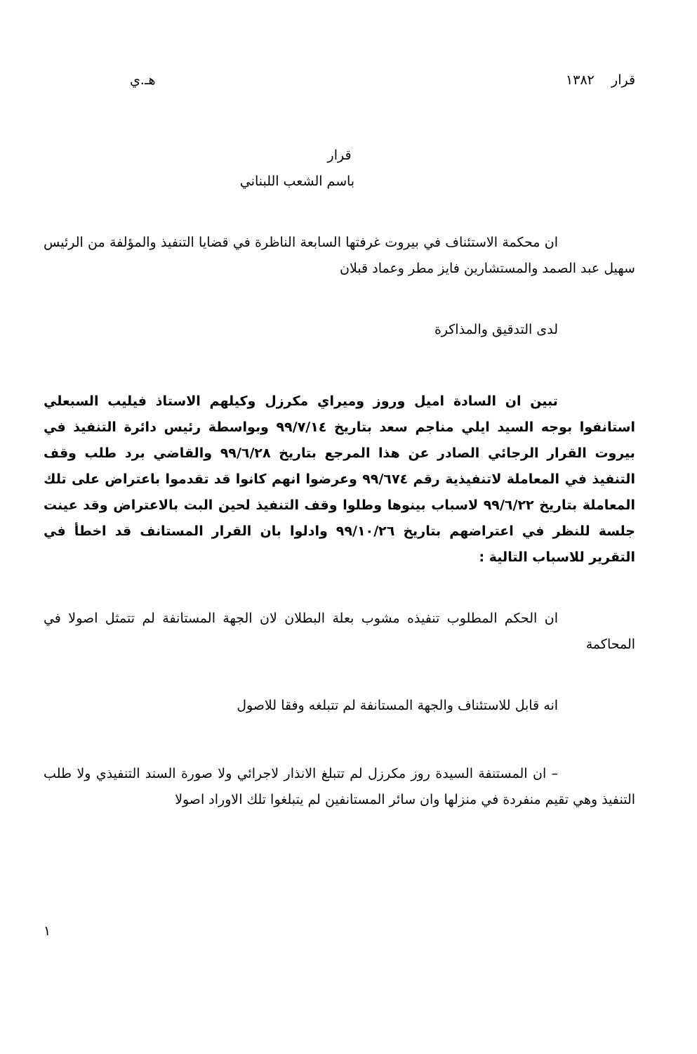قرار ١٣٨٢ هـ.ي
قرار
باسم الشعب اللبناني
ان محكمة الاستئناف في بيروت غرفتها السابعة الناظرة في قضايا التنفيذ والمؤلفة من الرئيس سهيل عبد الصمد والمستشارين فايز مطر وعماد قبلان
لدى التدقيق والمذاكرة
تبين ان السادة اميل وروز وميراي مكرزل وكيلهم الاستاذ فيليب السبعلي استانفوا بوجه السيد ايلي مناجم سعد بتاريخ ٩٩/٧/١٤ وبواسطة رئيس دائرة التنفيذ في بيروت القرار الرجائي الصادر عن هذا المرجع بتاريخ ٩٩/٦/٢٨ والقاضي برد طلب وقف التنفيذ في المعاملة لاتنفيذية رقم ٩٩/٦٧٤ وعرضوا انهم كانوا قد تقدموا باعتراض على تلك المعاملة بتاريخ ٩٩/٦/٢٢ لاسباب بينوها وطلوا وقف التنفيذ لحين البت بالاعتراض وقد عينت جلسة للنظر في اعتراضهم بتاريخ ٩٩/١٠/٢٦ وادلوا بان القرار المستانف قد اخطأ في التقرير للاسباب التالية :
ان الحكم المطلوب تنفيذه مشوب بعلة البطلان لان الجهة المستانفة لم تتمثل اصولا في المحاكمة
انه قابل للاستئناف والجهة المستانفة لم تتبلغه وفقا للاصول
– ان المستنفة السيدة روز مكرزل لم تتبلغ الانذار لاجرائي ولا صورة السند التنفيذي ولا طلب التنفيذ وهي تقيم منفردة في منزلها وان سائر المستانفين لم يتبلغوا تلك الاوراد اصولا
١